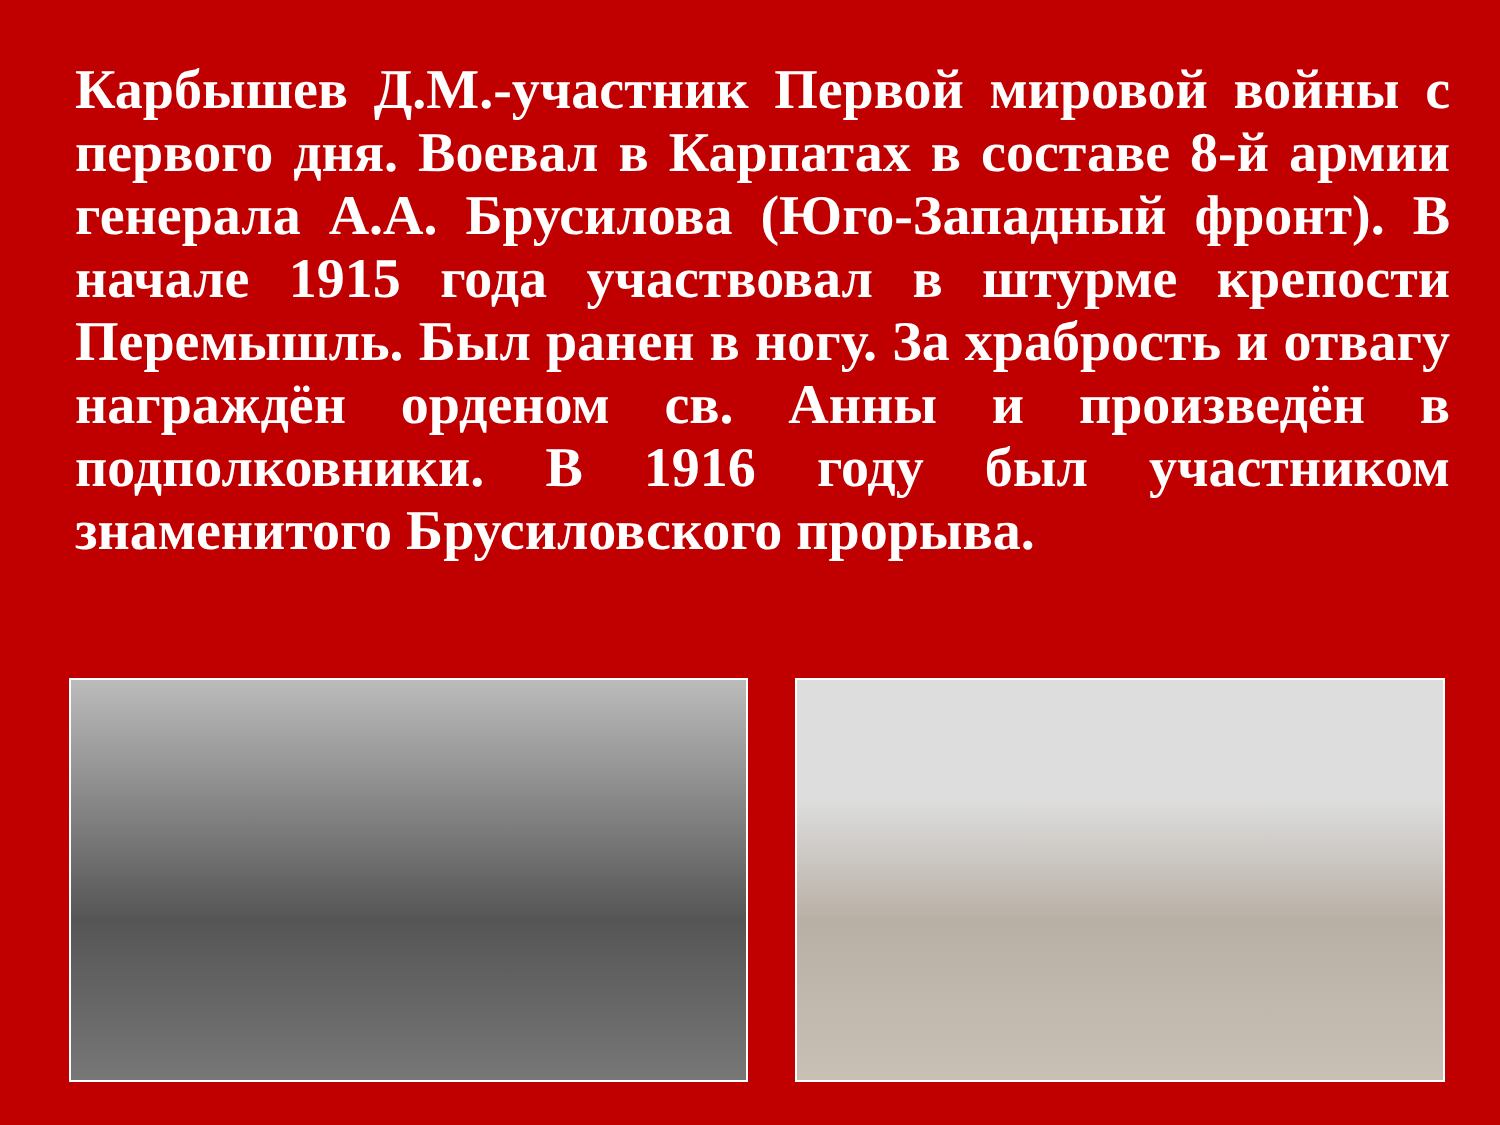Карбышев Д.М.-участник Первой мировой войны с первого дня. Воевал в Карпатах в составе 8-й армии генерала А.А. Брусилова (Юго-Западный фронт). В начале 1915 года участвовал в штурме крепости Перемышль. Был ранен в ногу. За храбрость и отвагу награждён орденом св. Анны и произведён в подполковники. В 1916 году был участником знаменитого Брусиловского прорыва.